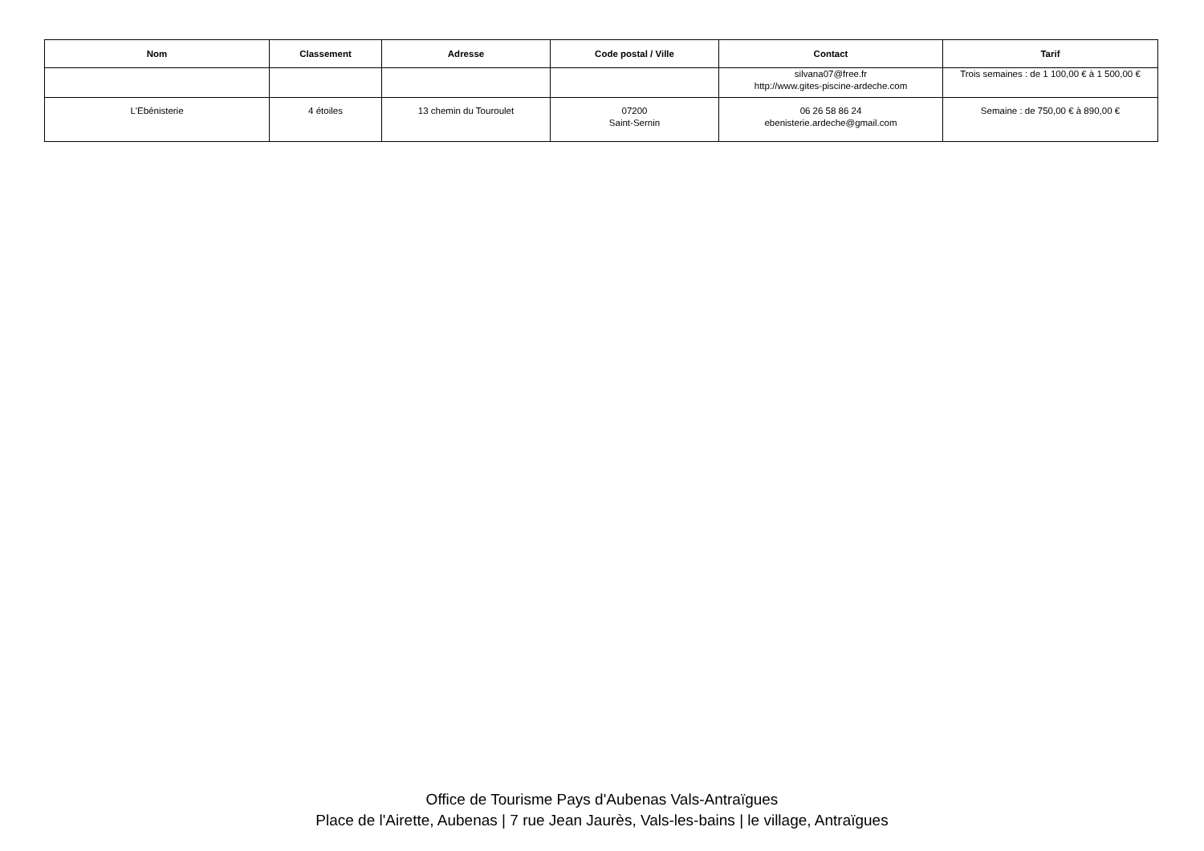| Nom | Classement | Adresse | Code postal / Ville | Contact | Tarif |
| --- | --- | --- | --- | --- | --- |
| | | | | silvana07@free.fr http://www.gites-piscine-ardeche.com | Trois semaines : de 1 100,00 € à 1 500,00 € |
| L'Ebénisterie | 4 étoiles | 13 chemin du Touroulet | 07200 Saint-Sernin | 06 26 58 86 24 ebenisterie.ardeche@gmail.com | Semaine : de 750,00 € à 890,00 € |
Office de Tourisme Pays d'Aubenas Vals-Antraïgues
Place de l'Airette, Aubenas | 7 rue Jean Jaurès, Vals-les-bains | le village, Antraïgues